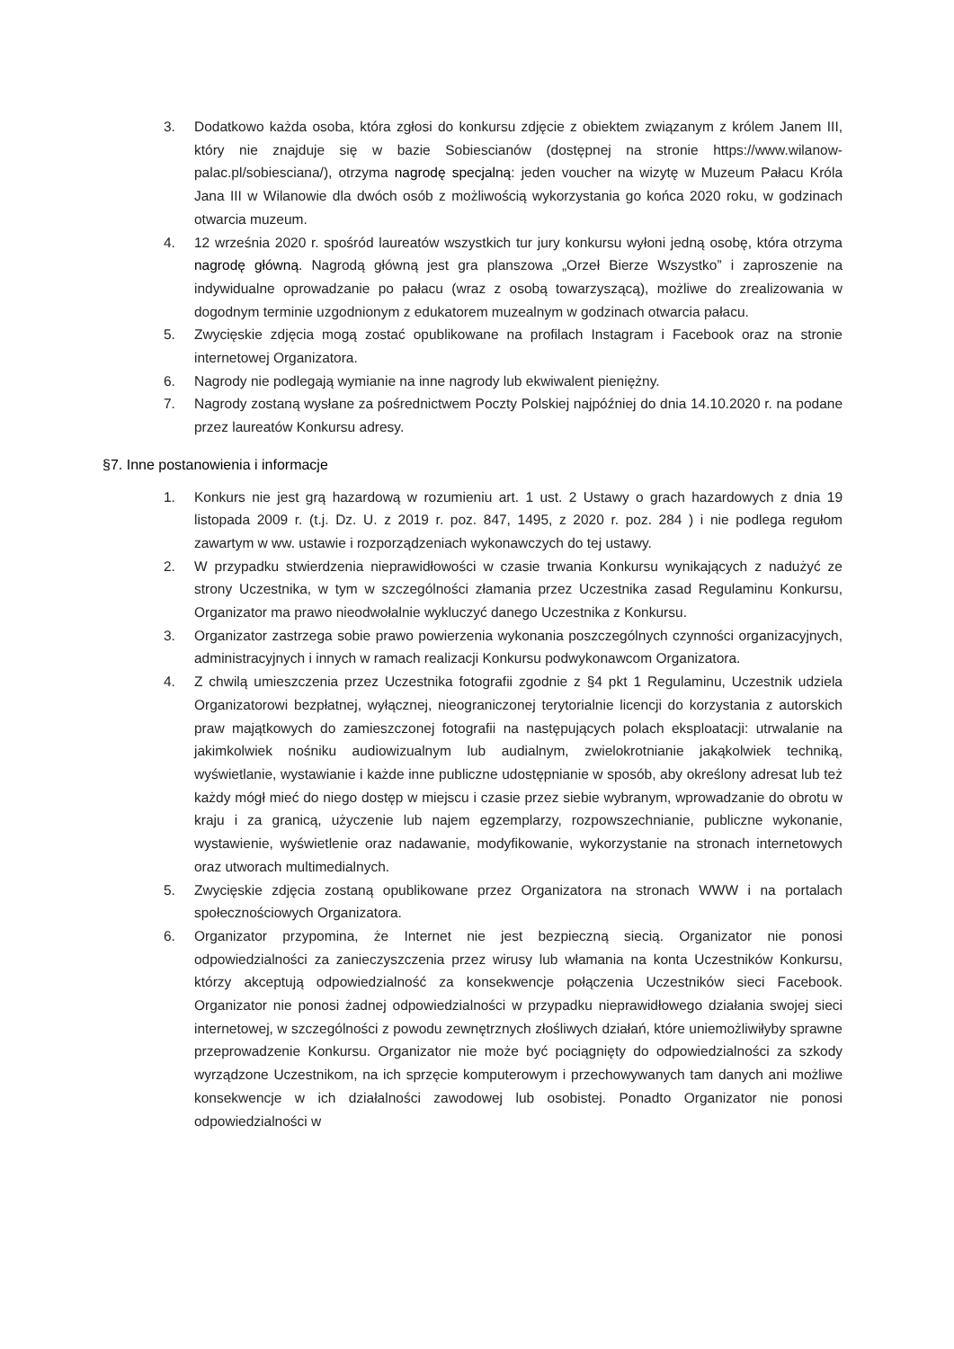3. Dodatkowo każda osoba, która zgłosi do konkursu zdjęcie z obiektem związanym z królem Janem III, który nie znajduje się w bazie Sobiescianów (dostępnej na stronie https://www.wilanow-palac.pl/sobiesciana/), otrzyma nagrodę specjalną: jeden voucher na wizytę w Muzeum Pałacu Króla Jana III w Wilanowie dla dwóch osób z możliwością wykorzystania go końca 2020 roku, w godzinach otwarcia muzeum.
4. 12 września 2020 r. spośród laureatów wszystkich tur jury konkursu wyłoni jedną osobę, która otrzyma nagrodę główną. Nagrodą główną jest gra planszowa „Orzeł Bierze Wszystko” i zaproszenie na indywidualne oprowadzanie po pałacu (wraz z osobą towarzyszącą), możliwe do zrealizowania w dogodnym terminie uzgodnionym z edukatorem muzealnym w godzinach otwarcia pałacu.
5. Zwycięskie zdjęcia mogą zostać opublikowane na profilach Instagram i Facebook oraz na stronie internetowej Organizatora.
6. Nagrody nie podlegają wymianie na inne nagrody lub ekwiwalent pieniężny.
7. Nagrody zostaną wysłane za pośrednictwem Poczty Polskiej najpóźniej do dnia 14.10.2020 r. na podane przez laureatów Konkursu adresy.
§7. Inne postanowienia i informacje
1. Konkurs nie jest grą hazardową w rozumieniu art. 1 ust. 2 Ustawy o grach hazardowych z dnia 19 listopada 2009 r. (t.j. Dz. U. z 2019 r. poz. 847, 1495, z 2020 r. poz. 284 ) i nie podlega regułom zawartym w ww. ustawie i rozporządzeniach wykonawczych do tej ustawy.
2. W przypadku stwierdzenia nieprawidłowości w czasie trwania Konkursu wynikających z nadużyć ze strony Uczestnika, w tym w szczególności złamania przez Uczestnika zasad Regulaminu Konkursu, Organizator ma prawo nieodwołalnie wykluczyć danego Uczestnika z Konkursu.
3. Organizator zastrzega sobie prawo powierzenia wykonania poszczególnych czynności organizacyjnych, administracyjnych i innych w ramach realizacji Konkursu podwykonawcom Organizatora.
4. Z chwilą umieszczenia przez Uczestnika fotografii zgodnie z §4 pkt 1 Regulaminu, Uczestnik udziela Organizatorowi bezpłatnej, wyłącznej, nieograniczonej terytorialnie licencji do korzystania z autorskich praw majątkowych do zamieszczonej fotografii na następujących polach eksploatacji: utrwalanie na jakimkolwiek nośniku audiowizualnym lub audialnym, zwielokrotnianie jakąkolwiek techniką, wyświetlanie, wystawianie i każde inne publiczne udostępnianie w sposób, aby określony adresat lub też każdy mógł mieć do niego dostęp w miejscu i czasie przez siebie wybranym, wprowadzanie do obrotu w kraju i za granicą, użyczenie lub najem egzemplarzy, rozpowszechnianie, publiczne wykonanie, wystawienie, wyświetlenie oraz nadawanie, modyfikowanie, wykorzystanie na stronach internetowych oraz utworach multimedialnych.
5. Zwycięskie zdjęcia zostaną opublikowane przez Organizatora na stronach WWW i na portalach społecznościowych Organizatora.
6. Organizator przypomina, że Internet nie jest bezpieczną siecią. Organizator nie ponosi odpowiedzialności za zanieczyszczenia przez wirusy lub włamania na konta Uczestników Konkursu, którzy akceptują odpowiedzialność za konsekwencje połączenia Uczestników sieci Facebook. Organizator nie ponosi żadnej odpowiedzialności w przypadku nieprawidłowego działania swojej sieci internetowej, w szczególności z powodu zewnętrznych złośliwych działań, które uniemożliwiłyby sprawne przeprowadzenie Konkursu. Organizator nie może być pociągnięty do odpowiedzialności za szkody wyrządzone Uczestnikom, na ich sprzęcie komputerowym i przechowywanych tam danych ani możliwe konsekwencje w ich działalności zawodowej lub osobistej. Ponadto Organizator nie ponosi odpowiedzialności w